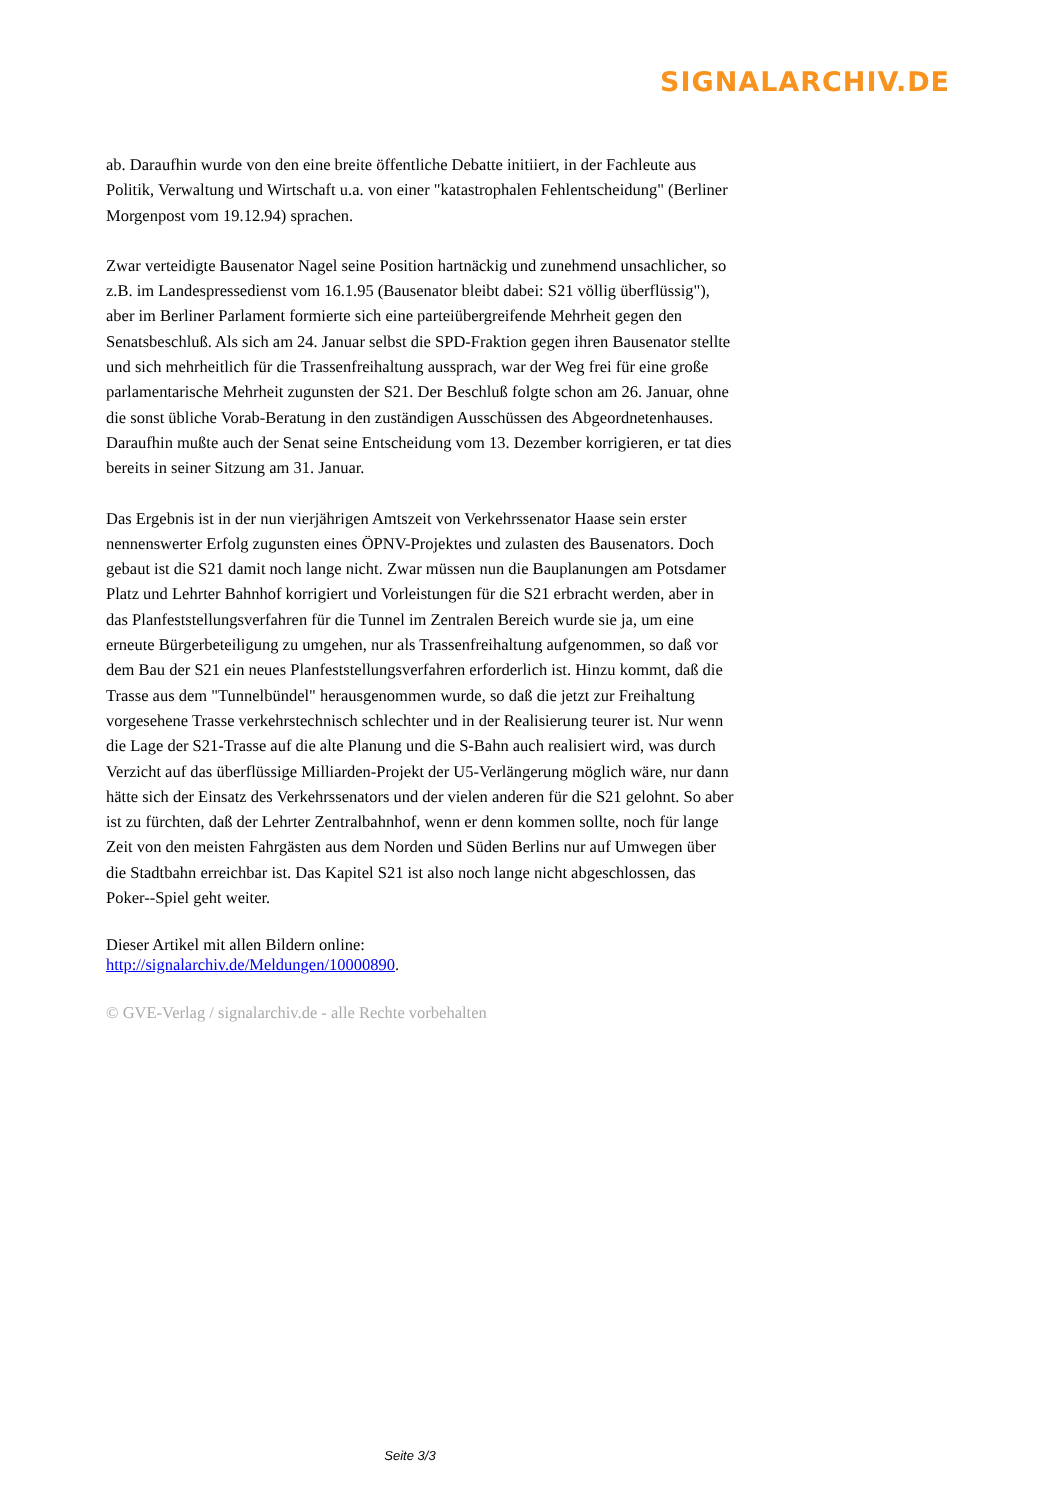SIGNALARCHIV.DE
ab. Daraufhin wurde von den eine breite öffentliche Debatte initiiert, in der Fachleute aus Politik, Verwaltung und Wirtschaft u.a. von einer "katastrophalen Fehlentscheidung" (Berliner Morgenpost vom 19.12.94) sprachen.
Zwar verteidigte Bausenator Nagel seine Position hartnäckig und zunehmend unsachlicher, so z.B. im Landespressedienst vom 16.1.95 (Bausenator bleibt dabei: S21 völlig überflüssig"), aber im Berliner Parlament formierte sich eine parteiübergreifende Mehrheit gegen den Senatsbeschluß. Als sich am 24. Januar selbst die SPD-Fraktion gegen ihren Bausenator stellte und sich mehrheitlich für die Trassenfreihaltung aussprach, war der Weg frei für eine große parlamentarische Mehrheit zugunsten der S21. Der Beschluß folgte schon am 26. Januar, ohne die sonst übliche Vorab-Beratung in den zuständigen Ausschüssen des Abgeordnetenhauses. Daraufhin mußte auch der Senat seine Entscheidung vom 13. Dezember korrigieren, er tat dies bereits in seiner Sitzung am 31. Januar.
Das Ergebnis ist in der nun vierjährigen Amtszeit von Verkehrssenator Haase sein erster nennenswerter Erfolg zugunsten eines ÖPNV-Projektes und zulasten des Bausenators. Doch gebaut ist die S21 damit noch lange nicht. Zwar müssen nun die Bauplanungen am Potsdamer Platz und Lehrter Bahnhof korrigiert und Vorleistungen für die S21 erbracht werden, aber in das Planfeststellungsverfahren für die Tunnel im Zentralen Bereich wurde sie ja, um eine erneute Bürgerbeteiligung zu umgehen, nur als Trassenfreihaltung aufgenommen, so daß vor dem Bau der S21 ein neues Planfeststellungsverfahren erforderlich ist. Hinzu kommt, daß die Trasse aus dem "Tunnelbündel" herausgenommen wurde, so daß die jetzt zur Freihaltung vorgesehene Trasse verkehrstechnisch schlechter und in der Realisierung teurer ist. Nur wenn die Lage der S21-Trasse auf die alte Planung und die S-Bahn auch realisiert wird, was durch Verzicht auf das überflüssige Milliarden-Projekt der U5-Verlängerung möglich wäre, nur dann hätte sich der Einsatz des Verkehrssenators und der vielen anderen für die S21 gelohnt. So aber ist zu fürchten, daß der Lehrter Zentralbahnhof, wenn er denn kommen sollte, noch für lange Zeit von den meisten Fahrgästen aus dem Norden und Süden Berlins nur auf Umwegen über die Stadtbahn erreichbar ist. Das Kapitel S21 ist also noch lange nicht abgeschlossen, das Poker--Spiel geht weiter.
Dieser Artikel mit allen Bildern online:
http://signalarchiv.de/Meldungen/10000890.
© GVE-Verlag / signalarchiv.de - alle Rechte vorbehalten
Seite 3/3